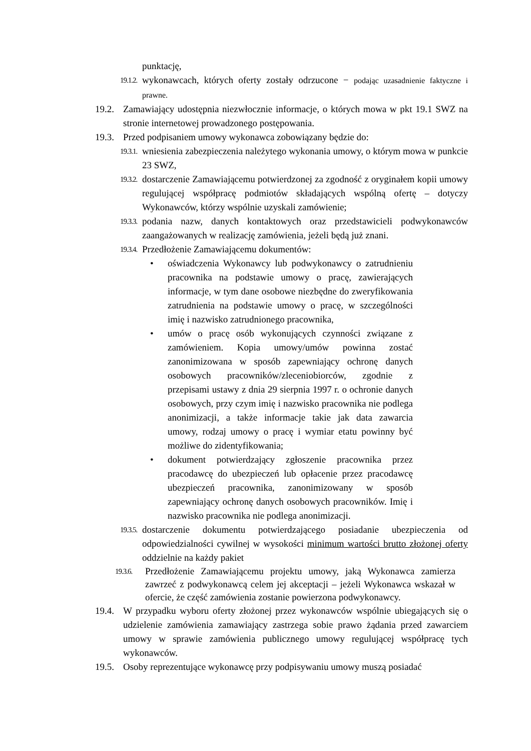punktację,
19.1.2. wykonawcach, których oferty zostały odrzucone − podając uzasadnienie faktyczne i prawne.
19.2. Zamawiający udostępnia niezwłocznie informacje, o których mowa w pkt 19.1 SWZ na stronie internetowej prowadzonego postępowania.
19.3. Przed podpisaniem umowy wykonawca zobowiązany będzie do:
19.3.1. wniesienia zabezpieczenia należytego wykonania umowy, o którym mowa w punkcie 23 SWZ,
19.3.2. dostarczenie Zamawiającemu potwierdzonej za zgodność z oryginałem kopii umowy regulującej współpracę podmiotów składających wspólną ofertę – dotyczy Wykonawców, którzy wspólnie uzyskali zamówienie;
19.3.3. podania nazw, danych kontaktowych oraz przedstawicieli podwykonawców zaangażowanych w realizację zamówienia, jeżeli będą już znani.
19.3.4. Przedłożenie Zamawiającemu dokumentów:
• oświadczenia Wykonawcy lub podwykonawcy o zatrudnieniu pracownika na podstawie umowy o pracę, zawierających informacje, w tym dane osobowe niezbędne do zweryfikowania zatrudnienia na podstawie umowy o pracę, w szczególności imię i nazwisko zatrudnionego pracownika,
• umów o pracę osób wykonujących czynności związane z zamówieniem. Kopia umowy/umów powinna zostać zanonimizowana w sposób zapewniający ochronę danych osobowych pracowników/zleceniobiorców, zgodnie z przepisami ustawy z dnia 29 sierpnia 1997 r. o ochronie danych osobowych, przy czym imię i nazwisko pracownika nie podlega anonimizacji, a także informacje takie jak data zawarcia umowy, rodzaj umowy o pracę i wymiar etatu powinny być możliwe do zidentyfikowania;
• dokument potwierdzający zgłoszenie pracownika przez pracodawcę do ubezpieczeń lub opłacenie przez pracodawcę ubezpieczeń pracownika, zanonimizowany w sposób zapewniający ochronę danych osobowych pracowników. Imię i nazwisko pracownika nie podlega anonimizacji.
19.3.5. dostarczenie dokumentu potwierdzającego posiadanie ubezpieczenia od odpowiedzialności cywilnej w wysokości minimum wartości brutto złożonej oferty oddzielnie na każdy pakiet
19.3.6. Przedłożenie Zamawiającemu projektu umowy, jaką Wykonawca zamierza zawrzeć z podwykonawcą celem jej akceptacji – jeżeli Wykonawca wskazał w ofercie, że część zamówienia zostanie powierzona podwykonawcy.
19.4. W przypadku wyboru oferty złożonej przez wykonawców wspólnie ubiegających się o udzielenie zamówienia zamawiający zastrzega sobie prawo żądania przed zawarciem umowy w sprawie zamówienia publicznego umowy regulującej współpracę tych wykonawców.
19.5. Osoby reprezentujące wykonawcę przy podpisywaniu umowy muszą posiadać